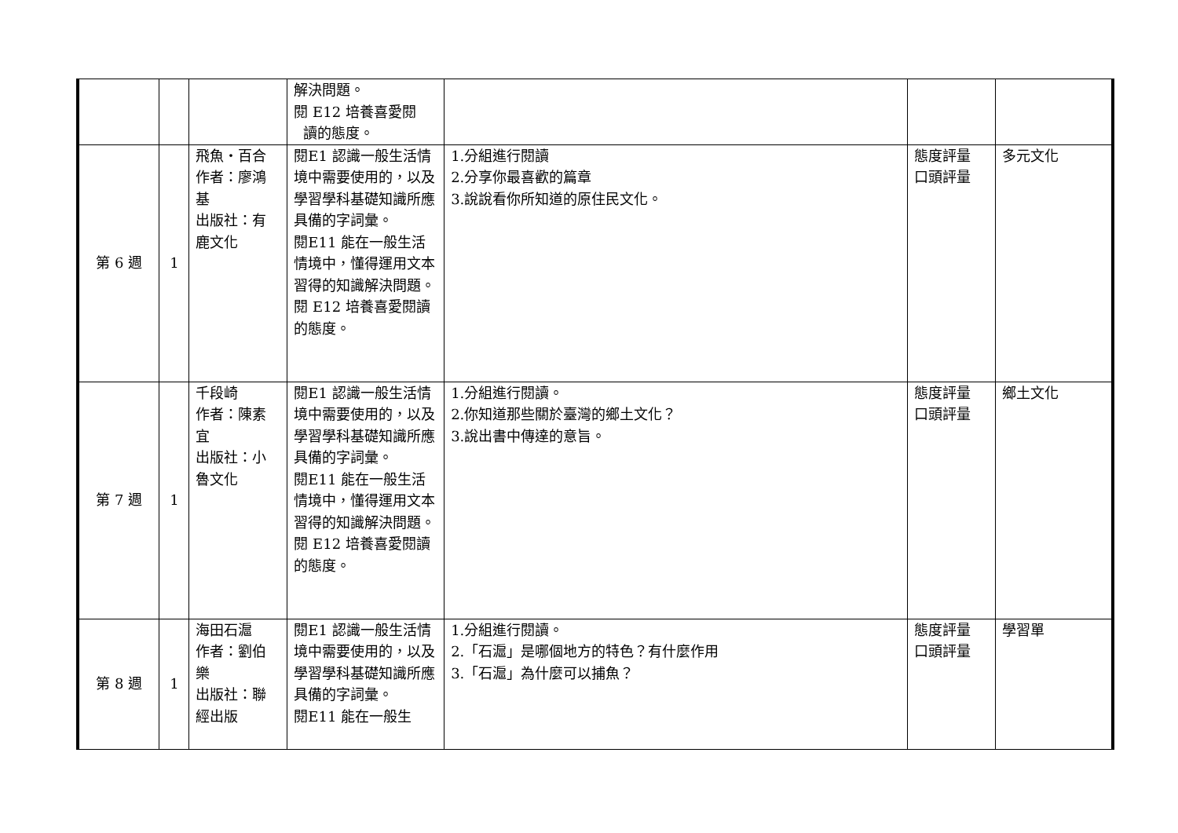| | | | 解決問題。 閱 E12 培養喜愛閱 讀的態度。 | | | |
| 第 6 週 | 1 | 飛魚・百合 作者：廖鴻基 出版社：有鹿文化 | 閱E1 認識一般生活情境中需要使用的，以及學習學科基礎知識所應具備的字詞彙。 閱E11 能在一般生活情境中，懂得運用文本習得的知識解決問題。 閱 E12 培養喜愛閱讀的態度。 | 1.分組進行閱讀 2.分享你最喜歡的篇章 3.說說看你所知道的原住民文化。 | 態度評量 口頭評量 | 多元文化 |
| 第 7 週 | 1 | 千段崎 作者：陳素宜 出版社：小魯文化 | 閱E1 認識一般生活情境中需要使用的，以及學習學科基礎知識所應具備的字詞彙。 閱E11 能在一般生活情境中，懂得運用文本習得的知識解決問題。 閱 E12 培養喜愛閱讀的態度。 | 1.分組進行閱讀。 2.你知道那些關於臺灣的鄉土文化？ 3.說出書中傳達的意旨。 | 態度評量 口頭評量 | 鄉土文化 |
| 第 8 週 | 1 | 海田石滬 作者：劉伯樂 出版社：聯經出版 | 閱E1 認識一般生活情境中需要使用的，以及學習學科基礎知識所應具備的字詞彙。 閱E11 能在一般生 | 1.分組進行閱讀。 2.「石滬」是哪個地方的特色？有什麼作用 3.「石滬」為什麼可以捕魚？ | 態度評量 口頭評量 | 學習單 |